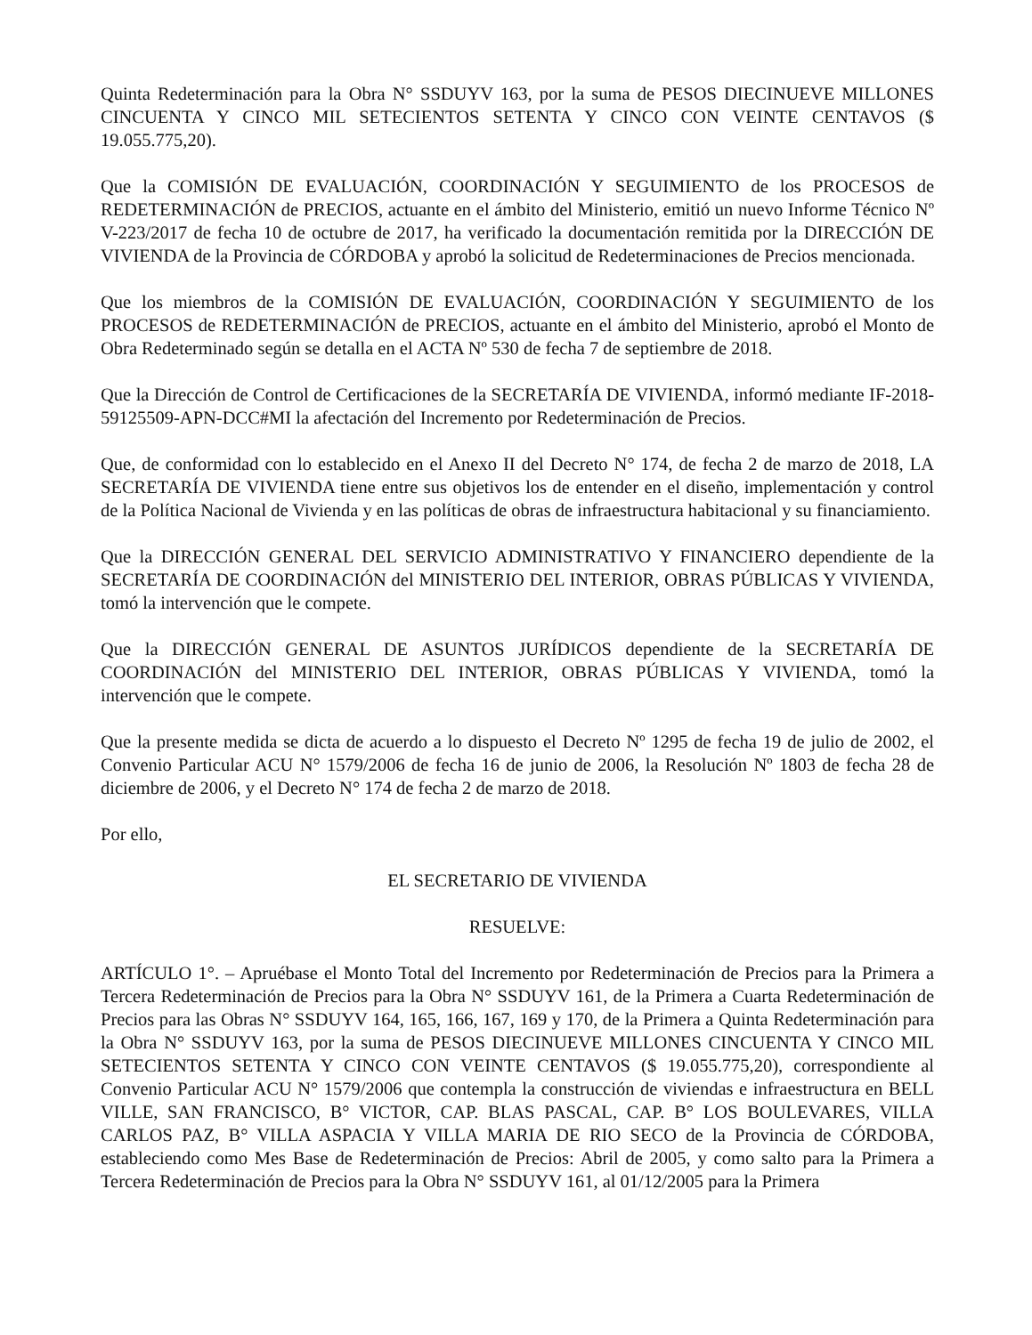Quinta Redeterminación para la Obra N° SSDUYV 163, por la suma de PESOS DIECINUEVE MILLONES CINCUENTA Y CINCO MIL SETECIENTOS SETENTA Y CINCO CON VEINTE CENTAVOS ($ 19.055.775,20).
Que la COMISIÓN DE EVALUACIÓN, COORDINACIÓN Y SEGUIMIENTO de los PROCESOS de REDETERMINACIÓN de PRECIOS, actuante en el ámbito del Ministerio, emitió un nuevo Informe Técnico Nº V-223/2017 de fecha 10 de octubre de 2017, ha verificado la documentación remitida por la DIRECCIÓN DE VIVIENDA de la Provincia de CÓRDOBA y aprobó la solicitud de Redeterminaciones de Precios mencionada.
Que los miembros de la COMISIÓN DE EVALUACIÓN, COORDINACIÓN Y SEGUIMIENTO de los PROCESOS de REDETERMINACIÓN de PRECIOS, actuante en el ámbito del Ministerio, aprobó el Monto de Obra Redeterminado según se detalla en el ACTA Nº 530 de fecha 7 de septiembre de 2018.
Que la Dirección de Control de Certificaciones de la SECRETARÍA DE VIVIENDA, informó mediante IF-2018-59125509-APN-DCC#MI la afectación del Incremento por Redeterminación de Precios.
Que, de conformidad con lo establecido en el Anexo II del Decreto N° 174, de fecha 2 de marzo de 2018, LA SECRETARÍA DE VIVIENDA tiene entre sus objetivos los de entender en el diseño, implementación y control de la Política Nacional de Vivienda y en las políticas de obras de infraestructura habitacional y su financiamiento.
Que la DIRECCIÓN GENERAL DEL SERVICIO ADMINISTRATIVO Y FINANCIERO dependiente de la SECRETARÍA DE COORDINACIÓN del MINISTERIO DEL INTERIOR, OBRAS PÚBLICAS Y VIVIENDA, tomó la intervención que le compete.
Que la DIRECCIÓN GENERAL DE ASUNTOS JURÍDICOS dependiente de la SECRETARÍA DE COORDINACIÓN del MINISTERIO DEL INTERIOR, OBRAS PÚBLICAS Y VIVIENDA, tomó la intervención que le compete.
Que la presente medida se dicta de acuerdo a lo dispuesto el Decreto Nº 1295 de fecha 19 de julio de 2002, el Convenio Particular ACU N° 1579/2006 de fecha 16 de junio de 2006, la Resolución Nº 1803 de fecha 28 de diciembre de 2006, y el Decreto N° 174 de fecha 2 de marzo de 2018.
Por ello,
EL SECRETARIO DE VIVIENDA
RESUELVE:
ARTÍCULO 1°. – Apruébase el Monto Total del Incremento por Redeterminación de Precios para la Primera a Tercera Redeterminación de Precios para la Obra N° SSDUYV 161, de la Primera a Cuarta Redeterminación de Precios para las Obras N° SSDUYV 164, 165, 166, 167, 169 y 170, de la Primera a Quinta Redeterminación para la Obra N° SSDUYV 163, por la suma de PESOS DIECINUEVE MILLONES CINCUENTA Y CINCO MIL SETECIENTOS SETENTA Y CINCO CON VEINTE CENTAVOS ($ 19.055.775,20), correspondiente al Convenio Particular ACU N° 1579/2006 que contempla la construcción de viviendas e infraestructura en BELL VILLE, SAN FRANCISCO, B° VICTOR, CAP. BLAS PASCAL, CAP. B° LOS BOULEVARES, VILLA CARLOS PAZ, B° VILLA ASPACIA Y VILLA MARIA DE RIO SECO de la Provincia de CÓRDOBA, estableciendo como Mes Base de Redeterminación de Precios: Abril de 2005, y como salto para la Primera a Tercera Redeterminación de Precios para la Obra N° SSDUYV 161, al 01/12/2005 para la Primera